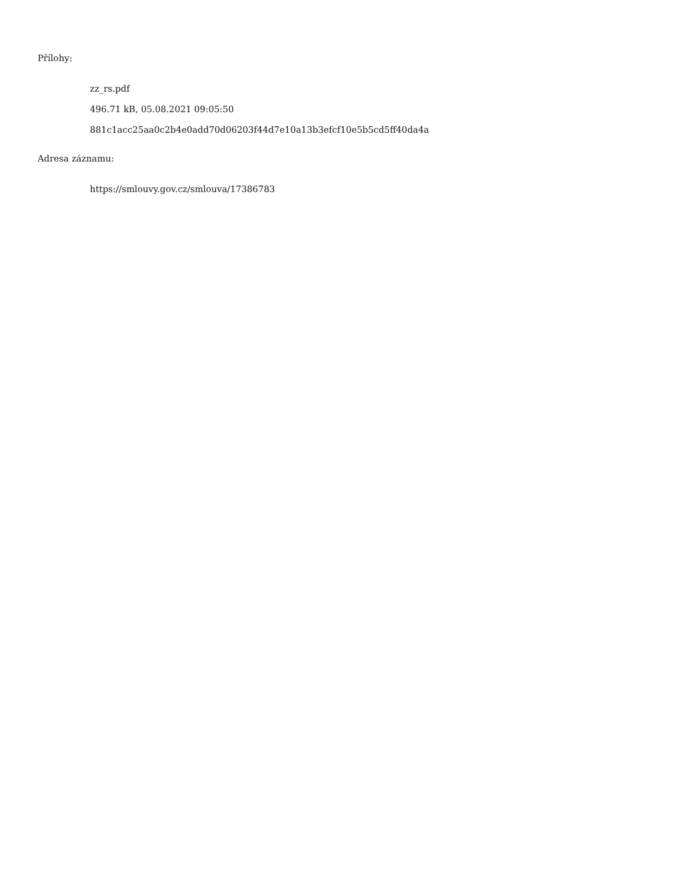Přílohy:
zz_rs.pdf
496.71 kB, 05.08.2021 09:05:50
881c1acc25aa0c2b4e0add70d06203f44d7e10a13b3efcf10e5b5cd5ff40da4a
Adresa záznamu:
https://smlouvy.gov.cz/smlouva/17386783